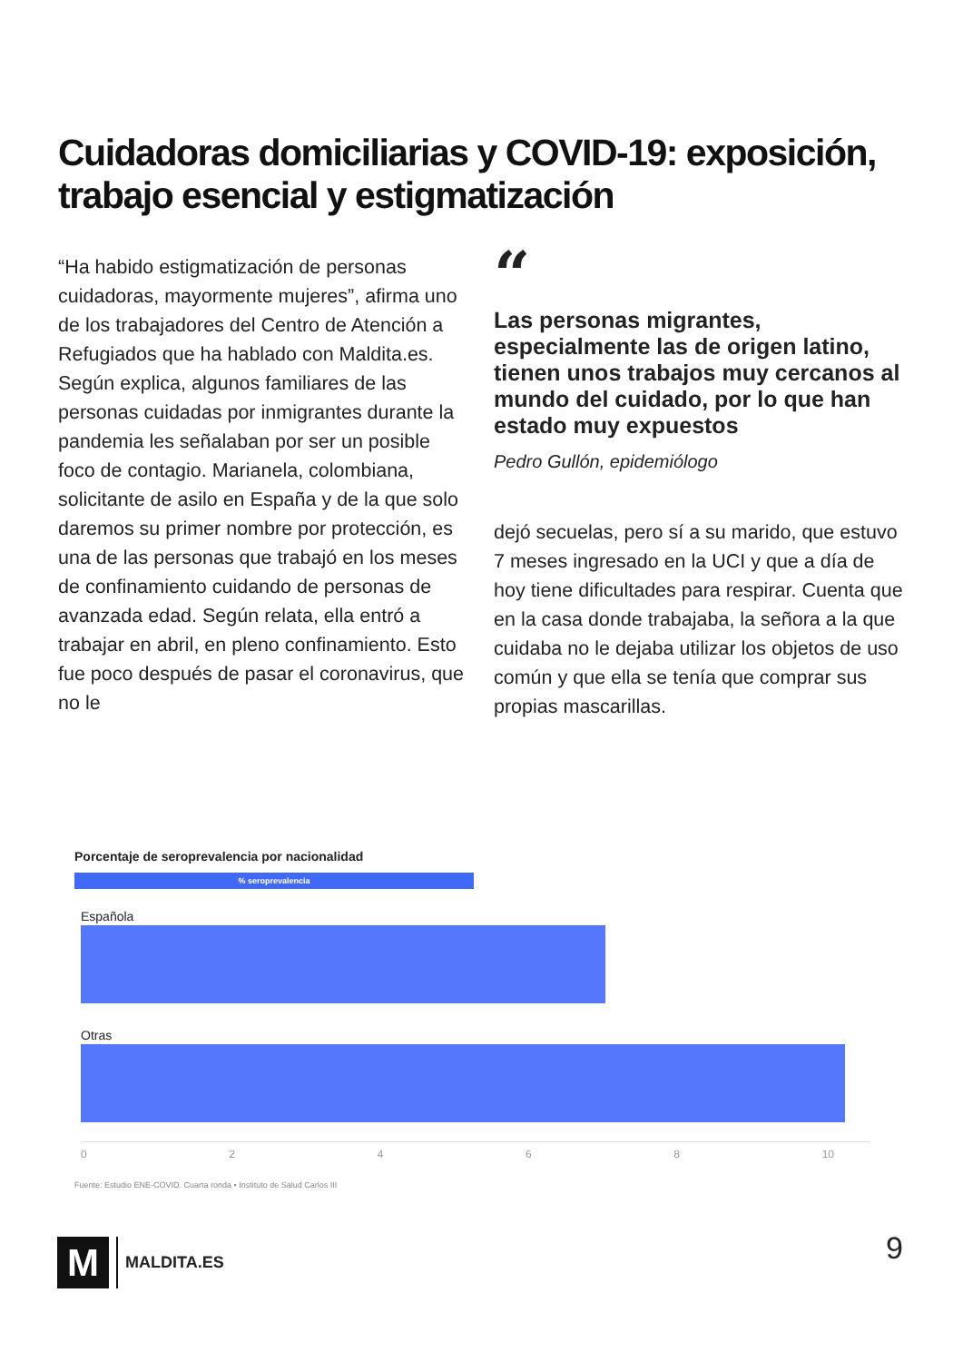Cuidadoras domiciliarias y COVID-19: exposición, trabajo esencial y estigmatización
“Ha habido estigmatización de personas cuidadoras, mayormente mujeres”, afirma uno de los trabajadores del Centro de Atención a Refugiados que ha hablado con Maldita.es. Según explica, algunos familiares de las personas cuidadas por inmigrantes durante la pandemia les señalaban por ser un posible foco de contagio. Marianela, colombiana, solicitante de asilo en España y de la que solo daremos su primer nombre por protección, es una de las personas que trabajó en los meses de confinamiento cuidando de personas de avanzada edad. Según relata, ella entró a trabajar en abril, en pleno confinamiento. Esto fue poco después de pasar el coronavirus, que no le
“
Las personas migrantes, especialmente las de origen latino, tienen unos trabajos muy cercanos al mundo del cuidado, por lo que han estado muy expuestos
Pedro Gullón, epidemiólogo
dejó secuelas, pero sí a su marido, que estuvo 7 meses ingresado en la UCI y que a día de hoy tiene dificultades para respirar. Cuenta que en la casa donde trabajaba, la señora a la que cuidaba no le dejaba utilizar los objetos de uso común y que ella se tenía que comprar sus propias mascarillas.
Porcentaje de seroprevalencia por nacionalidad
% seroprevalencia
Española
Otras
0 2 4 6 8 10
Fuente: Estudio ENE-COVID. Cuarta ronda • Instituto de Salud Carlos III
M
MALDITA.ES
9